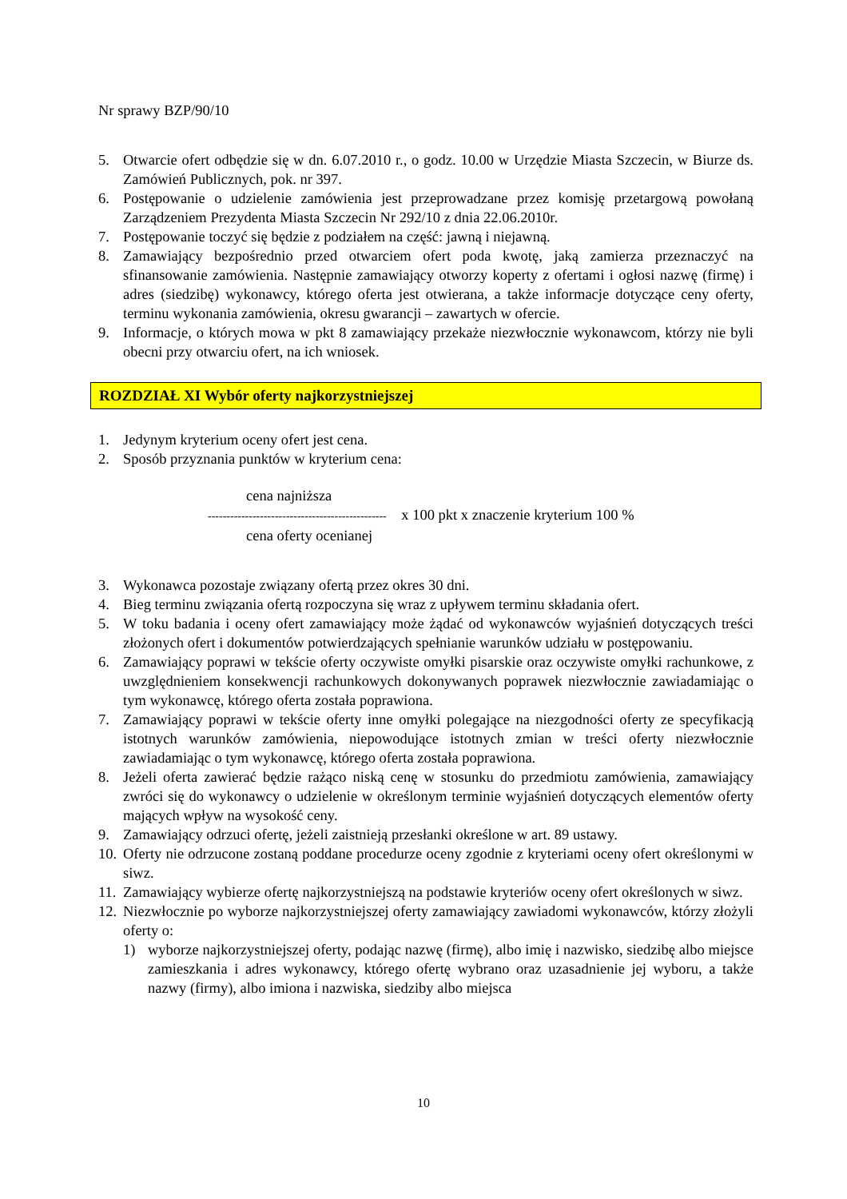Nr sprawy BZP/90/10
5. Otwarcie ofert odbędzie się w dn. 6.07.2010 r., o godz. 10.00 w Urzędzie Miasta Szczecin, w Biurze ds. Zamówień Publicznych, pok. nr 397.
6. Postępowanie o udzielenie zamówienia jest przeprowadzane przez komisję przetargową powołaną Zarządzeniem Prezydenta Miasta Szczecin Nr 292/10 z dnia 22.06.2010r.
7. Postępowanie toczyć się będzie z podziałem na część: jawną i niejawną.
8. Zamawiający bezpośrednio przed otwarciem ofert poda kwotę, jaką zamierza przeznaczyć na sfinansowanie zamówienia. Następnie zamawiający otworzy koperty z ofertami i ogłosi nazwę (firmę) i adres (siedzibę) wykonawcy, którego oferta jest otwierana, a także informacje dotyczące ceny oferty, terminu wykonania zamówienia, okresu gwarancji – zawartych w ofercie.
9. Informacje, o których mowa w pkt 8 zamawiający przekaże niezwłocznie wykonawcom, którzy nie byli obecni przy otwarciu ofert, na ich wniosek.
ROZDZIAŁ XI Wybór oferty najkorzystniejszej
1. Jedynym kryterium oceny ofert jest cena.
2. Sposób przyznania punktów w kryterium cena:
cena najniższa
------------------------------------------------ x 100 pkt x znaczenie kryterium 100 %
cena oferty ocenianej
3. Wykonawca pozostaje związany ofertą przez okres 30 dni.
4. Bieg terminu związania ofertą rozpoczyna się wraz z upływem terminu składania ofert.
5. W toku badania i oceny ofert zamawiający może żądać od wykonawców wyjaśnień dotyczących treści złożonych ofert i dokumentów potwierdzających spełnianie warunków udziału w postępowaniu.
6. Zamawiający poprawi w tekście oferty oczywiste omyłki pisarskie oraz oczywiste omyłki rachunkowe, z uwzględnieniem konsekwencji rachunkowych dokonywanych poprawek niezwłocznie zawiadamiając o tym wykonawcę, którego oferta została poprawiona.
7. Zamawiający poprawi w tekście oferty inne omyłki polegające na niezgodności oferty ze specyfikacją istotnych warunków zamówienia, niepowodujące istotnych zmian w treści oferty niezwłocznie zawiadamiając o tym wykonawcę, którego oferta została poprawiona.
8. Jeżeli oferta zawierać będzie rażąco niską cenę w stosunku do przedmiotu zamówienia, zamawiający zwróci się do wykonawcy o udzielenie w określonym terminie wyjaśnień dotyczących elementów oferty mających wpływ na wysokość ceny.
9. Zamawiający odrzuci ofertę, jeżeli zaistnieją przesłanki określone w art. 89 ustawy.
10. Oferty nie odrzucone zostaną poddane procedurze oceny zgodnie z kryteriami oceny ofert określonymi w siwz.
11. Zamawiający wybierze ofertę najkorzystniejszą na podstawie kryteriów oceny ofert określonych w siwz.
12. Niezwłocznie po wyborze najkorzystniejszej oferty zamawiający zawiadomi wykonawców, którzy złożyli oferty o:
1) wyborze najkorzystniejszej oferty, podając nazwę (firmę), albo imię i nazwisko, siedzibę albo miejsce zamieszkania i adres wykonawcy, którego ofertę wybrano oraz uzasadnienie jej wyboru, a także nazwy (firmy), albo imiona i nazwiska, siedziby albo miejsca
10